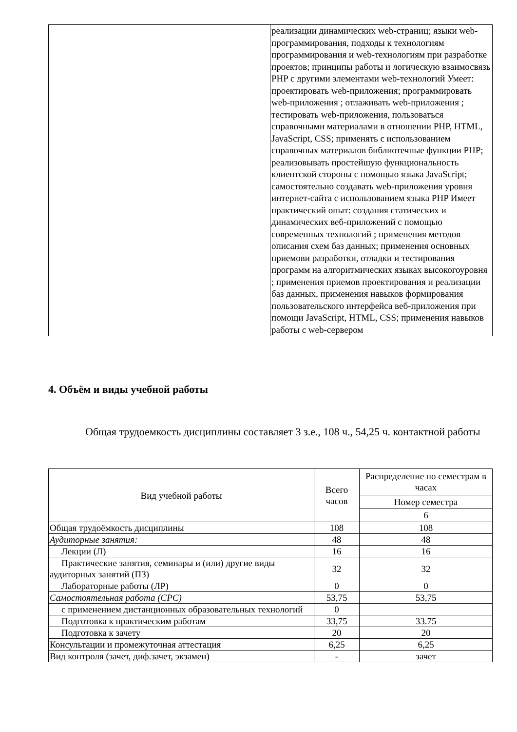| | реализации динамических web-страниц; языки web-программирования, подходы к технологиям программирования и web-технологиям при разработке проектов; принципы работы и логическую взаимосвязь PHP с другими элементами web-технологий Умеет: проектировать web-приложения; программировать web-приложения ; отлаживать web-приложения ; тестировать web-приложения, пользоваться справочными материалами в отношении PHP, HTML, JavaScript, CSS; применять с использованием справочных материалов библиотечные функции PHP; реализовывать простейшую функциональность клиентской стороны с помощью языка JavaScript; самостоятельно создавать web-приложения уровня интернет-сайта с использованием языка PHP Имеет практический опыт: создания статических и динамических веб-приложений с помощью современных технологий ; применения методов описания схем баз данных; применения основных приемови разработки, отладки и тестирования программ на алгоритмических языках высокогоуровня ; применения приемов проектирования и реализации баз данных, применения навыков формирования пользовательского интерфейса веб-приложения при помощи JavaScript, HTML, CSS; применения навыков работы с web-сервером |
4. Объём и виды учебной работы
Общая трудоемкость дисциплины составляет 3 з.е., 108 ч., 54,25 ч. контактной работы
| Вид учебной работы | Всего часов | Распределение по семестрам в часах |
| --- | --- | --- |
| | | Номер семестра |
| | | 6 |
| Общая трудоёмкость дисциплины | 108 | 108 |
| Аудиторные занятия: | 48 | 48 |
| Лекции (Л) | 16 | 16 |
| Практические занятия, семинары и (или) другие виды аудиторных занятий (ПЗ) | 32 | 32 |
| Лабораторные работы (ЛР) | 0 | 0 |
| Самостоятельная работа (СРС) | 53,75 | 53,75 |
| с применением дистанционных образовательных технологий | 0 | |
| Подготовка к практическим работам | 33,75 | 33.75 |
| Подготовка к зачету | 20 | 20 |
| Консультации и промежуточная аттестация | 6,25 | 6,25 |
| Вид контроля (зачет, диф.зачет, экзамен) | - | зачет |